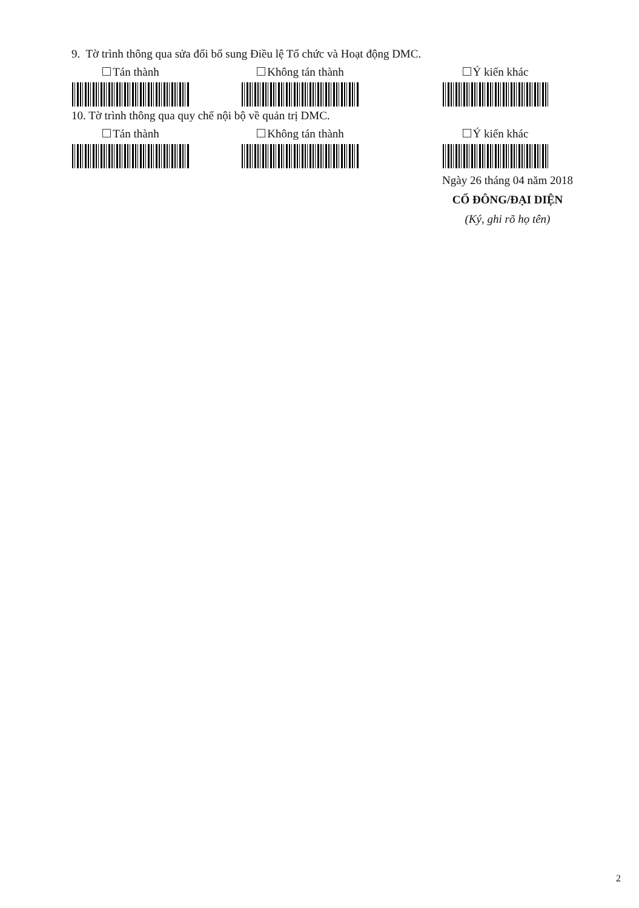9. Tờ trình thông qua sửa đổi bổ sung Điều lệ Tổ chức và Hoạt động DMC.
Tán thành Không tán thành Ý kiến khác
10. Tờ trình thông qua quy chế nội bộ về quản trị DMC.
Tán thành Không tán thành Ý kiến khác
Ngày 26 tháng 04 năm 2018
CỔ ĐÔNG/ĐẠI DIỆN
(Ký, ghi rõ họ tên)
2